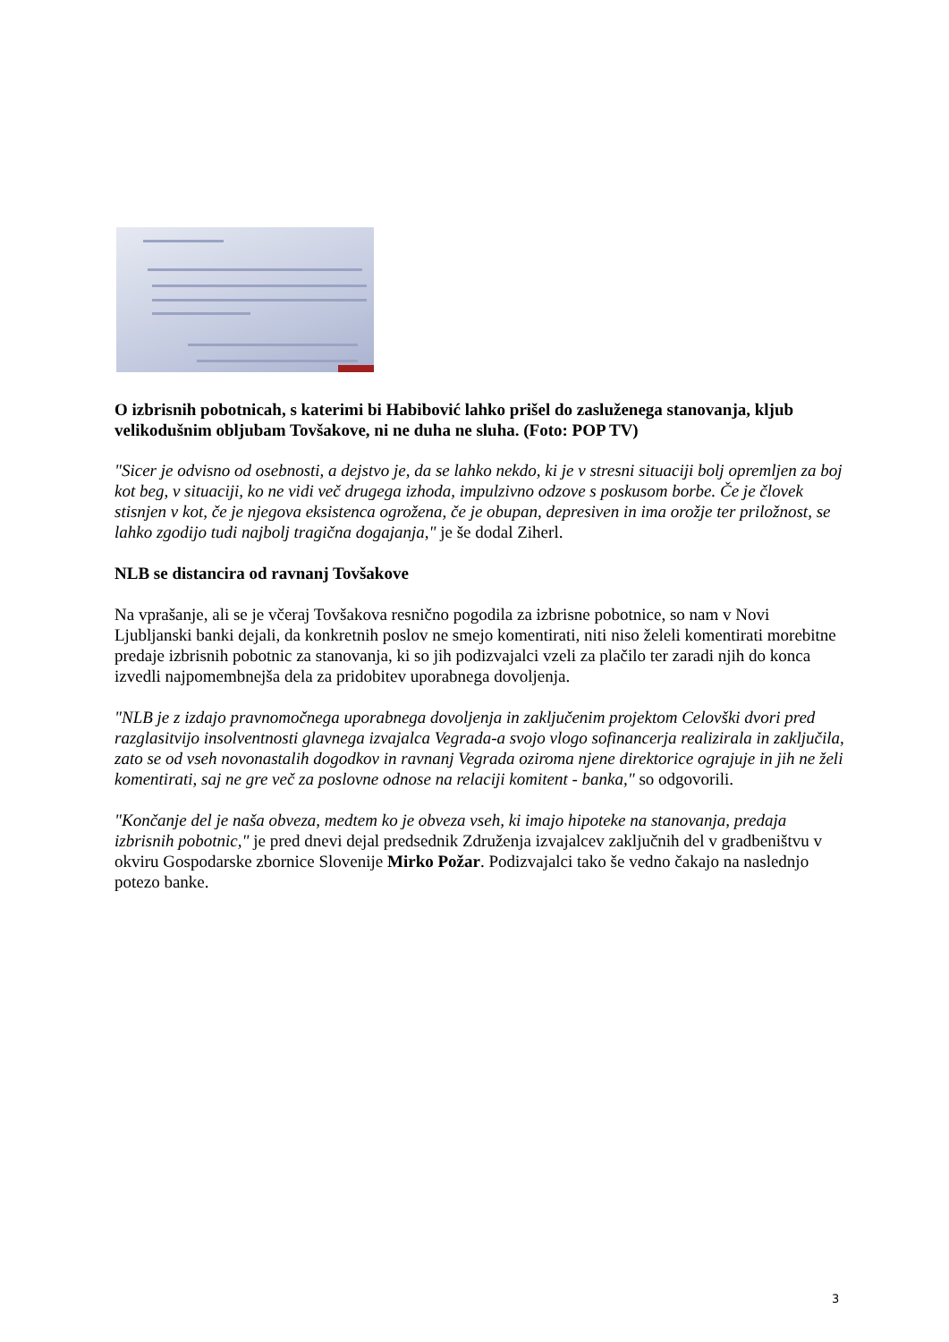O izbrisnih pobotnicah, s katerimi bi Habibović lahko prišel do zasluženega stanovanja, kljub velikodušnim obljubam Tovšakove, ni ne duha ne sluha. (Foto: POP TV)
"Sicer je odvisno od osebnosti, a dejstvo je, da se lahko nekdo, ki je v stresni situaciji bolj opremljen za boj kot beg, v situaciji, ko ne vidi več drugega izhoda, impulzivno odzove s poskusom borbe. Če je človek stisnjen v kot, če je njegova eksistenca ogrožena, če je obupan, depresiven in ima orožje ter priložnost, se lahko zgodijo tudi najbolj tragična dogajanja," je še dodal Ziherl.
NLB se distancira od ravnanj Tovšakove
Na vprašanje, ali se je včeraj Tovšakova resnično pogodila za izbrisne pobotnice, so nam v Novi Ljubljanski banki dejali, da konkretnih poslov ne smejo komentirati, niti niso želeli komentirati morebitne predaje izbrisnih pobotnic za stanovanja, ki so jih podizvajalci vzeli za plačilo ter zaradi njih do konca izvedli najpomembnejša dela za pridobitev uporabnega dovoljenja.
"NLB je z izdajo pravnomočnega uporabnega dovoljenja in zaključenim projektom Celovški dvori pred razglasitvijo insolventnosti glavnega izvajalca Vegrada-a svojo vlogo sofinancerja realizirala in zaključila, zato se od vseh novonastalih dogodkov in ravnanj Vegrada oziroma njene direktorice ograjuje in jih ne želi komentirati, saj ne gre več za poslovne odnose na relaciji komitent - banka," so odgovorili.
"Končanje del je naša obveza, medtem ko je obveza vseh, ki imajo hipoteke na stanovanja, predaja izbrisnih pobotnic," je pred dnevi dejal predsednik Združenja izvajalcev zaključnih del v gradbeništvu v okviru Gospodarske zbornice Slovenije Mirko Požar. Podizvajalci tako še vedno čakajo na naslednjo potezo banke.
3